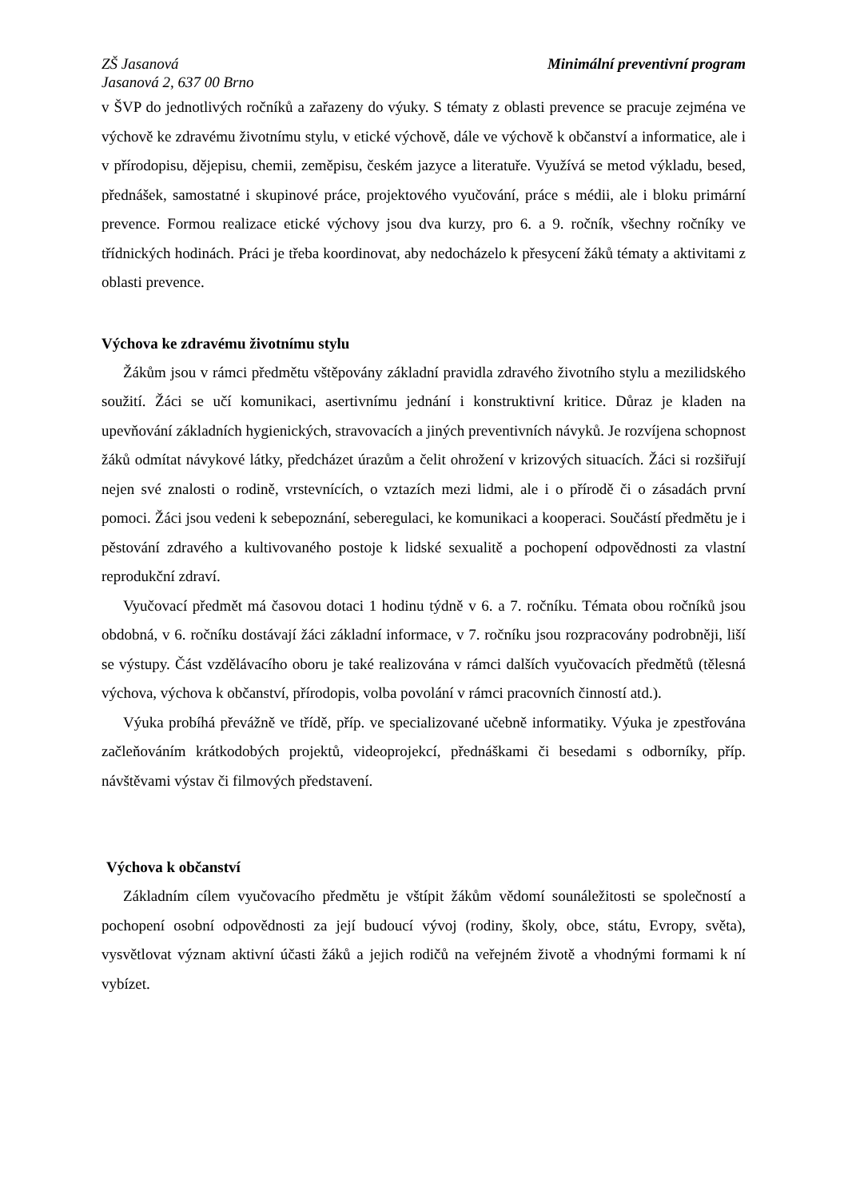ZŠ Jasanová
Jasanová 2, 637 00 Brno
Minimální preventivní program
v ŠVP do jednotlivých ročníků a zařazeny do výuky. S tématy z oblasti prevence se pracuje zejména ve výchově ke zdravému životnímu stylu, v etické výchově, dále ve výchově k občanství a informatice, ale i v přírodopisu, dějepisu, chemii, zeměpisu, českém jazyce a literatuře. Využívá se metod výkladu, besed, přednášek, samostatné i skupinové práce, projektového vyučování, práce s médii, ale i bloku primární prevence. Formou realizace etické výchovy jsou dva kurzy, pro 6. a 9. ročník, všechny ročníky ve třídnických hodinách. Práci je třeba koordinovat, aby nedocházelo k přesycení žáků tématy a aktivitami z oblasti prevence.
Výchova ke zdravému životnímu stylu
Žákům jsou v rámci předmětu vštěpovány základní pravidla zdravého životního stylu a mezilidského soužití. Žáci se učí komunikaci, asertivnímu jednání i konstruktivní kritice. Důraz je kladen na upevňování základních hygienických, stravovacích a jiných preventivních návyků. Je rozvíjena schopnost žáků odmítat návykové látky, předcházet úrazům a čelit ohrožení v krizových situacích. Žáci si rozšiřují nejen své znalosti o rodině, vrstevnících, o vztazích mezi lidmi, ale i o přírodě či o zásadách první pomoci. Žáci jsou vedeni k sebepoznání, seberegulaci, ke komunikaci a kooperaci. Součástí předmětu je i pěstování zdravého a kultivovaného postoje k lidské sexualitě a pochopení odpovědnosti za vlastní reprodukční zdraví.
Vyučovací předmět má časovou dotaci 1 hodinu týdně v 6. a 7. ročníku. Témata obou ročníků jsou obdobná, v 6. ročníku dostávají žáci základní informace, v 7. ročníku jsou rozpracovány podrobněji, liší se výstupy. Část vzdělávacího oboru je také realizována v rámci dalších vyučovacích předmětů (tělesná výchova, výchova k občanství, přírodopis, volba povolání v rámci pracovních činností atd.).
Výuka probíhá převážně ve třídě, příp. ve specializované učebně informatiky. Výuka je zpestřována začleňováním krátkodobých projektů, videoprojekcí, přednáškami či besedami s odborníky, příp. návštěvami výstav či filmových představení.
Výchova k občanství
Základním cílem vyučovacího předmětu je vštípit žákům vědomí sounáležitosti se společností a pochopení osobní odpovědnosti za její budoucí vývoj (rodiny, školy, obce, státu, Evropy, světa), vysvětlovat význam aktivní účasti žáků a jejich rodičů na veřejném životě a vhodnými formami k ní vybízet.